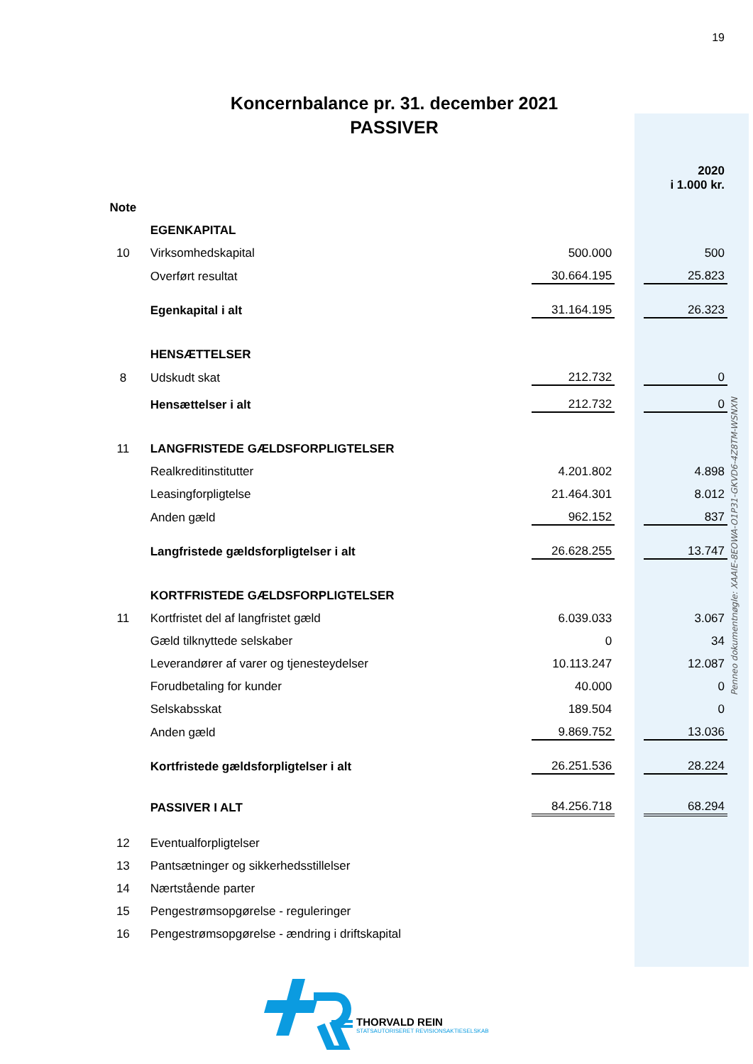19
Koncernbalance pr. 31. december 2021
PASSIVER
| | | | | 2020 i 1.000 kr. |
| --- | --- | --- | --- | --- |
| Note | | | | |
| | EGENKAPITAL | | | |
| 10 | Virksomhedskapital | 500.000 | | 500 |
| | Overført resultat | 30.664.195 | | 25.823 |
| | Egenkapital i alt | 31.164.195 | | 26.323 |
| | HENSÆTTELSER | | | |
| 8 | Udskudt skat | 212.732 | | 0 |
| | Hensættelser i alt | 212.732 | | 0 |
| 11 | LANGFRISTEDE GÆLDSFORPLIGTELSER | | | |
| | Realkreditinstitutter | 4.201.802 | | 4.898 |
| | Leasingforpligtelse | 21.464.301 | | 8.012 |
| | Anden gæld | 962.152 | | 837 |
| | Langfristede gældsforpligtelser i alt | 26.628.255 | | 13.747 |
| | KORTFRISTEDE GÆLDSFORPLIGTELSER | | | |
| 11 | Kortfristet del af langfristet gæld | 6.039.033 | | 3.067 |
| | Gæld tilknyttede selskaber | 0 | | 34 |
| | Leverandører af varer og tjenesteydelser | 10.113.247 | | 12.087 |
| | Forudbetaling for kunder | 40.000 | | 0 |
| | Selskabsskat | 189.504 | | 0 |
| | Anden gæld | 9.869.752 | | 13.036 |
| | Kortfristede gældsforpligtelser i alt | 26.251.536 | | 28.224 |
| | PASSIVER I ALT | 84.256.718 | | 68.294 |
| 12 | Eventualforpligtelser | | | |
| 13 | Pantsætninger og sikkerhedsstillelser | | | |
| 14 | Nærtstående parter | | | |
| 15 | Pengestrømsopgørelse - reguleringer | | | |
| 16 | Pengestrømsopgørelse - ændring i driftskapital | | | |
Penneo dokumentnøgle: XAAIE-8EOWA-O1P31-GKVD6-4Z8TM-WSNXN
THORVALD REIN
STATSAUTORISERET REVISIONSAKTIESELSKAB